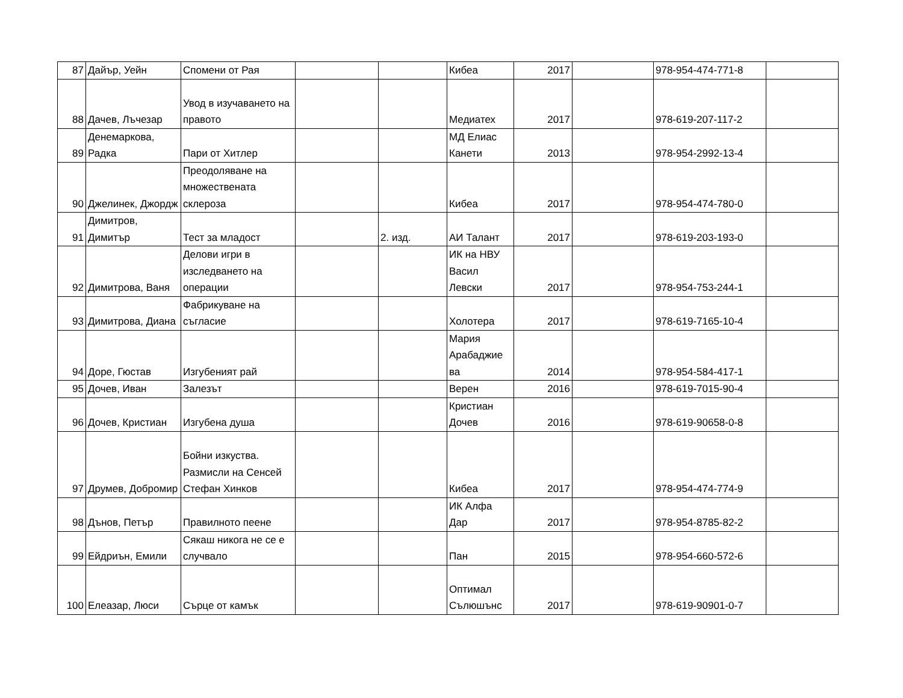| 87 | Дайър, Уейн | Спомени от Рая | | | Кибеа | 2017 | | 978-954-474-771-8 | |
| 88 | Дачев, Лъчезар | Увод в изучаването на правото | | | Медиатех | 2017 | | 978-619-207-117-2 | |
| 89 | Денемаркова, Радка | Пари от Хитлер | | | МД Елиас Канети | 2013 | | 978-954-2992-13-4 | |
| 90 | Джелинек, Джордж | Преодоляване на множествената склероза | | | Кибеа | 2017 | | 978-954-474-780-0 | |
| 91 | Димитров, Димитър | Тест за младост | | 2. изд. | АИ Талант | 2017 | | 978-619-203-193-0 | |
| 92 | Димитрова, Ваня | Делови игри в изследването на операции | | | ИК на НВУ Васил Левски | 2017 | | 978-954-753-244-1 | |
| 93 | Димитрова, Диана | Фабрикуване на съгласие | | | Холотера | 2017 | | 978-619-7165-10-4 | |
| 94 | Доре, Гюстав | Изгубеният рай | | | Мария Арабаджие ва | 2014 | | 978-954-584-417-1 | |
| 95 | Дочев, Иван | Залезът | | | Верен | 2016 | | 978-619-7015-90-4 | |
| 96 | Дочев, Кристиан | Изгубена душа | | | Кристиан Дочев | 2016 | | 978-619-90658-0-8 | |
| 97 | Друмев, Добромир | Бойни изкуства. Размисли на Сенсей Стефан Хинков | | | Кибеа | 2017 | | 978-954-474-774-9 | |
| 98 | Дънов, Петър | Правилното пеене | | | ИК Алфа Дар | 2017 | | 978-954-8785-82-2 | |
| 99 | Ейдриън, Емили | Сякаш никога не се е случвало | | | Пан | 2015 | | 978-954-660-572-6 | |
| 100 | Елеазар, Люси | Сърце от камък | | | Оптимал Сълюшънс | 2017 | | 978-619-90901-0-7 | |